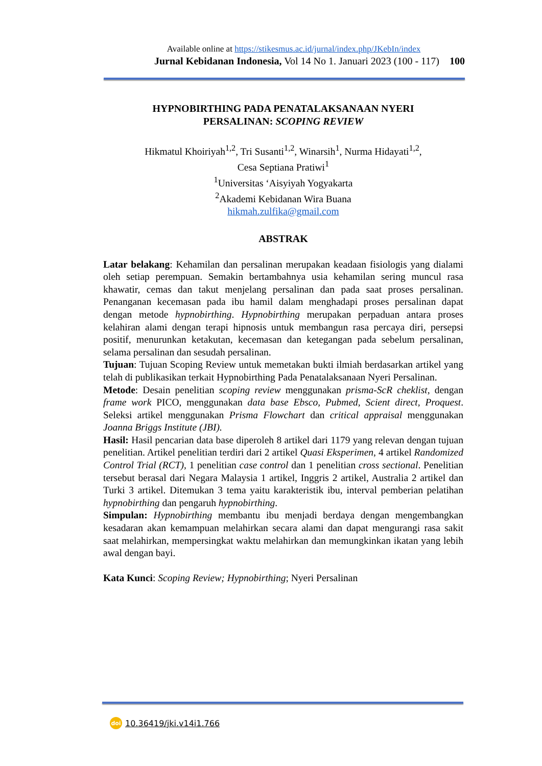Available online at https://stikesmus.ac.id/jurnal/index.php/JKebIn/index
Jurnal Kebidanan Indonesia, Vol 14 No 1. Januari 2023 (100 - 117) 100
HYPNOBIRTHING PADA PENATALAKSANAAN NYERI
PERSALINAN: SCOPING REVIEW
Hikmatul Khoiriyah<sup>1,2</sup>, Tri Susanti<sup>1,2</sup>, Winarsih<sup>1</sup>, Nurma Hidayati<sup>1,2</sup>,
Cesa Septiana Pratiwi<sup>1</sup>
<sup>1</sup> Universitas ‘Aisyiyah Yogyakarta
<sup>2</sup> Akademi Kebidanan Wira Buana
hikmah.zulfika@gmail.com
ABSTRAK
Latar belakang: Kehamilan dan persalinan merupakan keadaan fisiologis yang dialami oleh setiap perempuan. Semakin bertambahnya usia kehamilan sering muncul rasa khawatir, cemas dan takut menjelang persalinan dan pada saat proses persalinan. Penanganan kecemasan pada ibu hamil dalam menghadapi proses persalinan dapat dengan metode hypnobirthing. Hypnobirthing merupakan perpaduan antara proses kelahiran alami dengan terapi hipnosis untuk membangun rasa percaya diri, persepsi positif, menurunkan ketakutan, kecemasan dan ketegangan pada sebelum persalinan, selama persalinan dan sesudah persalinan.
Tujuan: Tujuan Scoping Review untuk memetakan bukti ilmiah berdasarkan artikel yang telah di publikasikan terkait Hypnobirthing Pada Penatalaksanaan Nyeri Persalinan.
Metode: Desain penelitian scoping review menggunakan prisma-ScR cheklist, dengan frame work PICO, menggunakan data base Ebsco, Pubmed, Scient direct, Proquest. Seleksi artikel menggunakan Prisma Flowchart dan critical appraisal menggunakan Joanna Briggs Institute (JBI).
Hasil: Hasil pencarian data base diperoleh 8 artikel dari 1179 yang relevan dengan tujuan penelitian. Artikel penelitian terdiri dari 2 artikel Quasi Eksperimen, 4 artikel Randomized Control Trial (RCT), 1 penelitian case control dan 1 penelitian cross sectional. Penelitian tersebut berasal dari Negara Malaysia 1 artikel, Inggris 2 artikel, Australia 2 artikel dan Turki 3 artikel. Ditemukan 3 tema yaitu karakteristik ibu, interval pemberian pelatihan hypnobirthing dan pengaruh hypnobirthing.
Simpulan: Hypnobirthing membantu ibu menjadi berdaya dengan mengembangkan kesadaran akan kemampuan melahirkan secara alami dan dapat mengurangi rasa sakit saat melahirkan, mempersingkat waktu melahirkan dan memungkinkan ikatan yang lebih awal dengan bayi.
Kata Kunci: Scoping Review; Hypnobirthing; Nyeri Persalinan
doi 10.36419/jki.v14i1.766